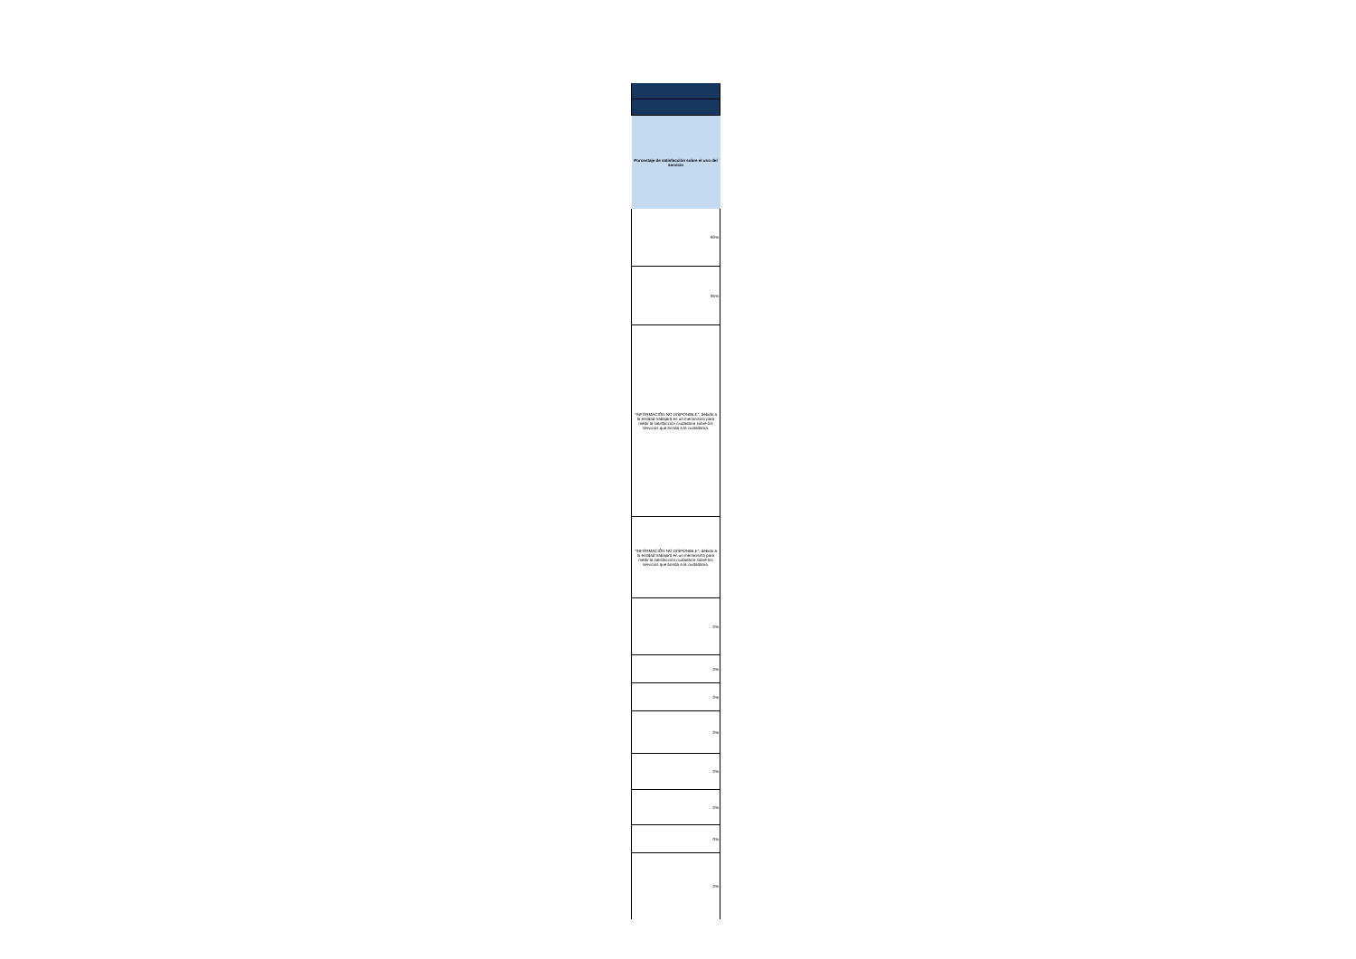| Porcentaje de satisfacción sobre el uso del servicio |
| --- |
| 90% |
| 95% |
| "INFORMACIÓN NO DISPONIBLE", debido a la enitdad trabajará en un mecanismo para medir la satisfacción ciudadana sobre los servicios que brinda a la ciudadanía. |
| "INFORMACIÓN NO DISPONIBLE", debido a la enitdad trabajará en un mecanismo para medir la satisfacción ciudadana sobre los servicios que brinda a la ciudadanía. |
| 0% |
| 0% |
| 0% |
| 0% |
| 0% |
| 0% |
| 0% |
| 0% |